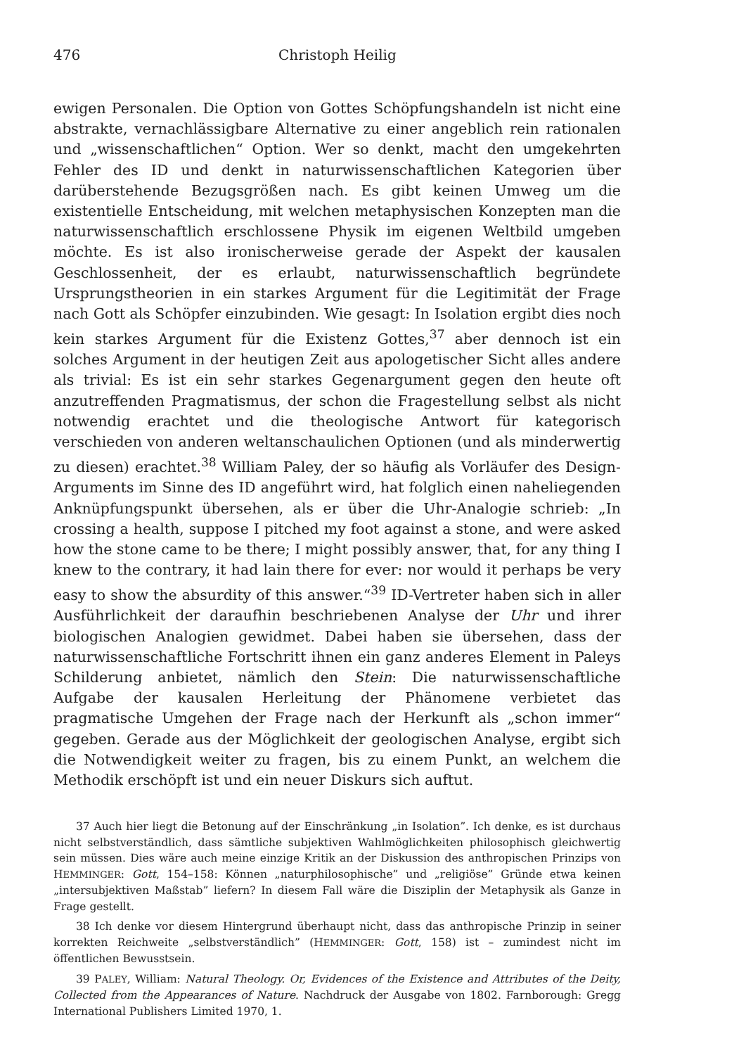476 Christoph Heilig
ewigen Personalen. Die Option von Gottes Schöpfungshandeln ist nicht eine abstrakte, vernachlässigbare Alternative zu einer angeblich rein rationalen und „wissenschaftlichen“ Option. Wer so denkt, macht den umgekehrten Fehler des ID und denkt in naturwissenschaftlichen Kategorien über darüberstehende Bezugsgrößen nach. Es gibt keinen Umweg um die existentielle Entscheidung, mit welchen metaphysischen Konzepten man die naturwissenschaftlich erschlossene Physik im eigenen Weltbild umgeben möchte. Es ist also ironischerweise gerade der Aspekt der kausalen Geschlossenheit, der es erlaubt, naturwissenschaftlich begründete Ursprungstheorien in ein starkes Argument für die Legitimität der Frage nach Gott als Schöpfer einzubinden. Wie gesagt: In Isolation ergibt dies noch kein starkes Argument für die Existenz Gottes,<sup>37</sup> aber dennoch ist ein solches Argument in der heutigen Zeit aus apologetischer Sicht alles andere als trivial: Es ist ein sehr starkes Gegenargument gegen den heute oft anzutreffenden Pragmatismus, der schon die Fragestellung selbst als nicht notwendig erachtet und die theologische Antwort für kategorisch verschieden von anderen weltanschaulichen Optionen (und als minderwertig zu diesen) erachtet.<sup>38</sup> William Paley, der so häufig als Vorläufer des Design-Arguments im Sinne des ID angeführt wird, hat folglich einen naheliegenden Anknüpfungspunkt übersehen, als er über die Uhr-Analogie schrieb: „In crossing a health, suppose I pitched my foot against a stone, and were asked how the stone came to be there; I might possibly answer, that, for any thing I knew to the contrary, it had lain there for ever: nor would it perhaps be very easy to show the absurdity of this answer.“<sup>39</sup> ID-Vertreter haben sich in aller Ausführlichkeit der daraufhin beschriebenen Analyse der Uhr und ihrer biologischen Analogien gewidmet. Dabei haben sie übersehen, dass der naturwissenschaftliche Fortschritt ihnen ein ganz anderes Element in Paleys Schilderung anbietet, nämlich den Stein: Die naturwissenschaftliche Aufgabe der kausalen Herleitung der Phänomene verbietet das pragmatische Umgehen der Frage nach der Herkunft als „schon immer“ gegeben. Gerade aus der Möglichkeit der geologischen Analyse, ergibt sich die Notwendigkeit weiter zu fragen, bis zu einem Punkt, an welchem die Methodik erschöpft ist und ein neuer Diskurs sich auftut.
37 Auch hier liegt die Betonung auf der Einschränkung „in Isolation”. Ich denke, es ist durchaus nicht selbstverständlich, dass sämtliche subjektiven Wahlmöglichkeiten philosophisch gleichwertig sein müssen. Dies wäre auch meine einzige Kritik an der Diskussion des anthropischen Prinzips von HEMMINGER: Gott, 154–158: Können „naturphilosophische” und „religiöse” Gründe etwa keinen „intersubjektiven Maßstab” liefern? In diesem Fall wäre die Disziplin der Metaphysik als Ganze in Frage gestellt.
38 Ich denke vor diesem Hintergrund überhaupt nicht, dass das anthropische Prinzip in seiner korrekten Reichweite „selbstverständlich” (HEMMINGER: Gott, 158) ist – zumindest nicht im öffentlichen Bewusstsein.
39 PALEY, William: Natural Theology. Or, Evidences of the Existence and Attributes of the Deity, Collected from the Appearances of Nature. Nachdruck der Ausgabe von 1802. Farnborough: Gregg International Publishers Limited 1970, 1.